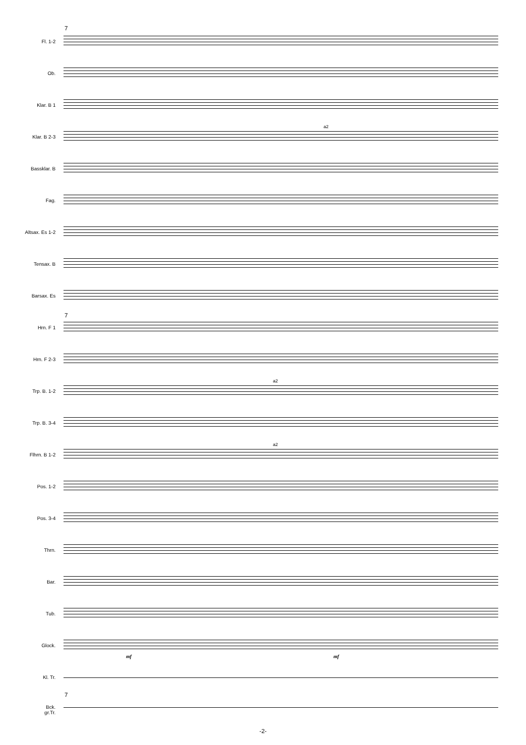7
Fl. 1-2
Ob.
Klar. B 1
Klar. B 2-3
a2
Bassklar. B
Fag.
Altsax. Es 1-2
Tensax. B
Barsax. Es
7
Hrn. F 1
Hrn. F 2-3
Trp. B. 1-2
a2
Trp. B. 3-4
Flhrn. B 1-2
a2
Pos. 1-2
Pos. 3-4
Thrn.
Bar.
Tub.
Glock.
mf mf
Kl. Tr.
7
Bck.
gr.Tr.
-2-